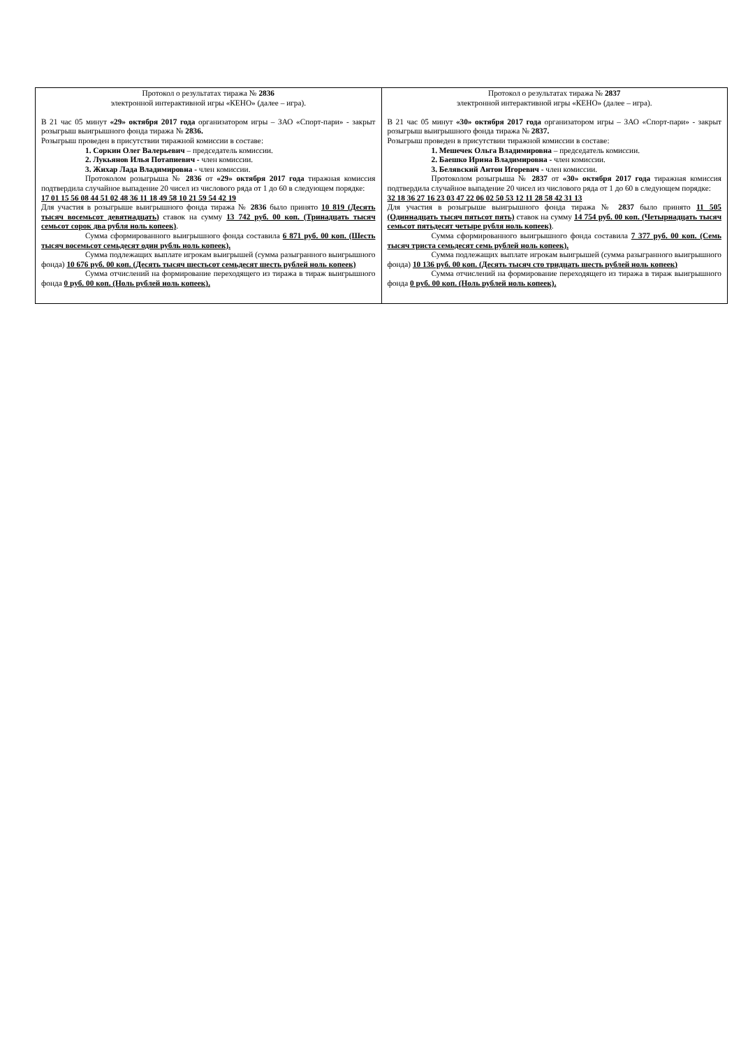| Протокол о результатах тиража № 2836 электронной интерактивной игры «КЕНО» (далее – игра). В 21 час 05 минут «29» октября 2017 года организатором игры – ЗАО «Спорт-пари» - закрыт розыгрыш выигрышного фонда тиража № 2836. Розыгрыш проведен в присутствии тиражной комиссии в составе: 1. Соркин Олег Валерьевич – председатель комиссии. 2. Лукьянов Илья Потапиевич - член комиссии. 3. Жихар Лада Владимировна - член комиссии. Протоколом розыгрыша № 2836 от «29» октября 2017 года тиражная комиссия подтвердила случайное выпадение 20 чисел из числового ряда от 1 до 60 в следующем порядке: 17 01 15 56 08 44 51 02 48 36 11 18 49 58 10 21 59 54 42 19 Для участия в розыгрыше выигрышного фонда тиража № 2836 было принято 10 819 (Десять тысяч восемьсот девятнадцать) ставок на сумму 13 742 руб. 00 коп. (Тринадцать тысяч семьсот сорок два рубля ноль копеек) . Сумма сформированного выигрышного фонда составила 6 871 руб. 00 коп. (Шесть тысяч восемьсот семьдесят один рубль ноль копеек). Сумма подлежащих выплате игрокам выигрышей (сумма разыгранного выигрышного фонда) 10 676 руб. 00 коп. (Десять тысяч шестьсот семьдесят шесть рублей ноль копеек) Сумма отчислений на формирование переходящего из тиража в тираж выигрышного фонда 0 руб. 00 коп. (Ноль рублей ноль копеек). | Протокол о результатах тиража № 2837 электронной интерактивной игры «КЕНО» (далее – игра). В 21 час 05 минут «30» октября 2017 года организатором игры – ЗАО «Спорт-пари» - закрыт розыгрыш выигрышного фонда тиража № 2837. Розыгрыш проведен в присутствии тиражной комиссии в составе: 1. Мешечек Ольга Владимировна – председатель комиссии. 2. Баешко Ирина Владимировна - член комиссии. 3. Белявский Антон Игоревич - член комиссии. Протоколом розыгрыша № 2837 от «30» октября 2017 года тиражная комиссия подтвердила случайное выпадение 20 чисел из числового ряда от 1 до 60 в следующем порядке: 32 18 36 27 16 23 03 47 22 06 02 50 53 12 11 28 58 42 31 13 Для участия в розыгрыше выигрышного фонда тиража № 2837 было принято 11 505 (Одиннадцать тысяч пятьсот пять) ставок на сумму 14 754 руб. 00 коп. (Четырнадцать тысяч семьсот пятьдесят четыре рубля ноль копеек) . Сумма сформированного выигрышного фонда составила 7 377 руб. 00 коп. (Семь тысяч триста семьдесят семь рублей ноль копеек). Сумма подлежащих выплате игрокам выигрышей (сумма разыгранного выигрышного фонда) 10 136 руб. 00 коп. (Десять тысяч сто тридцать шесть рублей ноль копеек) Сумма отчислений на формирование переходящего из тиража в тираж выигрышного фонда 0 руб. 00 коп. (Ноль рублей ноль копеек). |